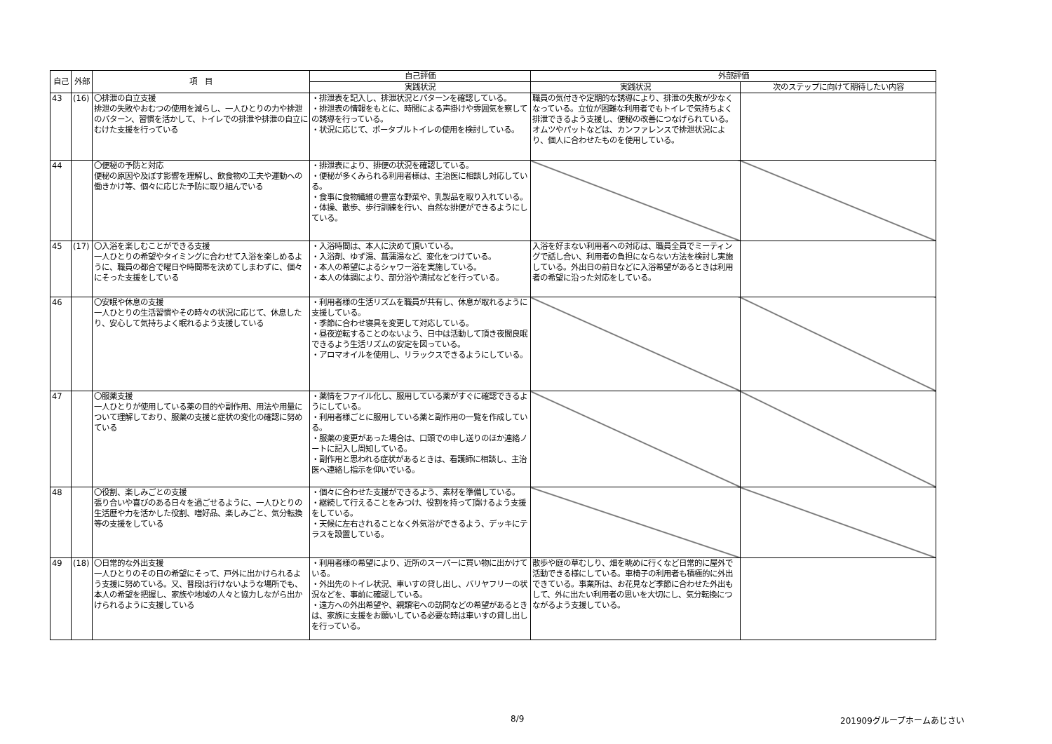| 自己 | 外部 | 項 目 | 自己評価 | 外部評価 | |
| --- | --- | --- | --- | --- | --- |
| | | | 実践状況 | 実践状況 | 次のステップに向けて期待したい内容 |
| 43 | (16) | 〇排泄の自立支援 排泄の失敗やおむつの使用を減らし、一人ひとりの力や排泄のパターン、習慣を活かして、トイレでの排泄や排泄の自立にむけた支援を行っている | ・排泄表を記入し、排泄状況とパターンを確認している。 ・排泄表の情報をもとに、時間による声掛けや雰囲気を察しての誘導を行っている。 ・状況に応じて、ポータブルトイレの使用を検討している。 | 職員の気付きや定期的な誘導により、排泄の失敗が少なくなっている。立位が困難な利用者でもトイレで気持ちよく排泄できるよう支援し、便秘の改善につなげられている。オムツやパットなどは、カンファレンスで排泄状況により、個人に合わせたものを使用している。 | |
| 44 | | 〇便秘の予防と対応 便秘の原因や及ぼす影響を理解し、飲食物の工夫や運動への働きかけ等、個々に応じた予防に取り組んでいる | ・排泄表により、排便の状況を確認している。 ・便秘が多くみられる利用者様は、主治医に相談し対応している。 ・食事に食物繊維の豊富な野菜や、乳製品を取り入れている。 ・体操、散歩、歩行訓練を行い、自然な排便ができるようにしている。 | | |
| 45 | (17) | 〇入浴を楽しむことができる支援 一人ひとりの希望やタイミングに合わせて入浴を楽しめるように、職員の都合で曜日や時間帯を決めてしまわずに、個々にそった支援をしている | ・入浴時間は、本人に決めて頂いている。 ・入浴剤、ゆず湯、菖蒲湯など、変化をつけている。 ・本人の希望によるシャワー浴を実施している。 ・本人の体調により、部分浴や清拭などを行っている。 | 入浴を好まない利用者への対応は、職員全員でミーティングで話し合い、利用者の負担にならない方法を検討し実施している。外出日の前日などに入浴希望があるときは利用者の希望に沿った対応をしている。 | |
| 46 | | 〇安眠や休息の支援 一人ひとりの生活習慣やその時々の状況に応じて、休息したり、安心して気持ちよく眠れるよう支援している | ・利用者様の生活リズムを職員が共有し、休息が取れるように支援している。 ・季節に合わせ寝具を変更して対応している。 ・昼夜逆転することのないよう、日中は活動して頂き夜間良眠できるよう生活リズムの安定を図っている。 ・アロマオイルを使用し、リラックスできるようにしている。 | | |
| 47 | | 〇服薬支援 一人ひとりが使用している薬の目的や副作用、用法や用量について理解しており、服薬の支援と症状の変化の確認に努めている | ・薬情をファイル化し、服用している薬がすぐに確認できるようにしている。 ・利用者様ごとに服用している薬と副作用の一覧を作成している。 ・服薬の変更があった場合は、口頭での申し送りのほか連絡ノートに記入し周知している。 ・副作用と思われる症状があるときは、看護師に相談し、主治医へ連絡し指示を仰いでいる。 | | |
| 48 | | 〇役割、楽しみごとの支援 張り合いや喜びのある日々を過ごせるように、一人ひとりの生活歴や力を活かした役割、嗜好品、楽しみごと、気分転換等の支援をしている | ・個々に合わせた支援ができるよう、素材を準備している。 ・継続して行えることをみつけ、役割を持って頂けるよう支援をしている。 ・天候に左右されることなく外気浴ができるよう、デッキにテラスを設置している。 | | |
| 49 | (18) | 〇日常的な外出支援 一人ひとりのその日の希望にそって、戸外に出かけられるよう支援に努めている。又、普段は行けないような場所でも、本人の希望を把握し、家族や地域の人々と協力しながら出かけられるように支援している | ・利用者様の希望により、近所のスーパーに買い物に出かけている。 ・外出先のトイレ状況、車いすの貸し出し、バリヤフリーの状況などを、事前に確認している。 ・遠方への外出希望や、親類宅への訪問などの希望があるときは、家族に支援をお願いしている必要な時は車いすの貸し出しを行っている。 | 散歩や庭の草むしり、畑を眺めに行くなど日常的に屋外で活動できる様にしている。車椅子の利用者も積極的に外出できている。事業所は、お花見など季節に合わせた外出もして、外に出たい利用者の思いを大切にし、気分転換につながるよう支援している。 | |
8/9 201909グループホームあじさい